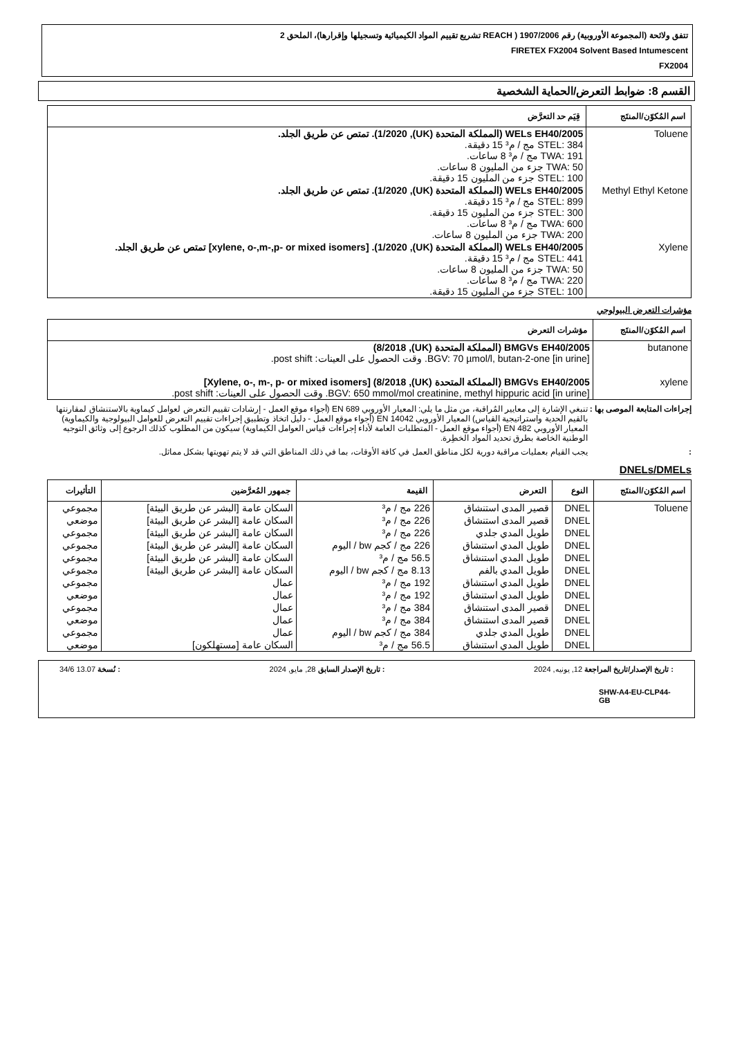تتفق ولائحة (المجموعة الأوروبية) رقم 1907/2006 ( REACH تشريع تقييم المواد الكيميائية وتسجيلها وإقرارها)، الملحق 2
FIRETEX FX2004 Solvent Based Intumescent
FX2004
القسم 8: ضوابط التعرض/الحماية الشخصية
| اسم المُكوّن/المنتَج | قِيَم حد التعرَّض |
| --- | --- |
| Toluene | WELs EH40/2005 (المملكة المتحدة (UK), 1/2020). تمتص عن طريق الجلد. STEL: 384 مج / م³ 15 دقيقة. TWA: 191 مج / م³ 8 ساعات. TWA: 50 جزء من المليون 8 ساعات. STEL: 100 جزء من المليون 15 دقيقة. |
| Methyl Ethyl Ketone | WELs EH40/2005 (المملكة المتحدة (UK), 1/2020). تمتص عن طريق الجلد. STEL: 899 مج / م³ 15 دقيقة. STEL: 300 جزء من المليون 15 دقيقة. TWA: 600 مج / م³ 8 ساعات. TWA: 200 جزء من المليون 8 ساعات. |
| Xylene | WELs EH40/2005 (المملكة المتحدة (UK), 1/2020). [xylene, o-,m-,p- or mixed isomers] تمتص عن طريق الجلد. STEL: 441 مج / م³ 15 دقيقة. TWA: 50 جزء من المليون 8 ساعات. TWA: 220 مج / م³ 8 ساعات. STEL: 100 جزء من المليون 15 دقيقة. |
مؤشرات التعرض البيولوجي
| اسم المُكوّن/المنتَج | مؤشرات التعرض |
| --- | --- |
| butanone | BMGVs EH40/2005 (المملكة المتحدة (UK), 8/2018) BGV: 70 µmol/l, butan-2-one [in urine]. وقت الحصول على العينات: post shift. |
| xylene | BMGVs EH40/2005 (المملكة المتحدة (UK), 8/2018) [Xylene, o-, m-, p- or mixed isomers] BGV: 650 mmol/mol creatinine, methyl hippuric acid [in urine]. وقت الحصول على العينات: post shift. |
إجراءات المتابعة الموصى بها :
تنبغي الإشارة إلى معايير المُراقبة، من مثل ما يلي: المعيار الأوروبي EN 689 (أجواء موقع العمل - إرشادات تقييم التعرض لعوامل كيماوية بالاستنشاق لمقارنتها بالقيم الحدية واستراتيجية القياس) المعيار الأوروبي EN 14042 (أجواء موقع العمل - دليل اتخاذ وتطبيق إجراءات تقييم التعرض للعوامل البيولوجية والكيماوية) المعيار الأوروبي EN 482 (أجواء موقع العمل - المتطلبات العامة لأداء إجراءات قياس العوامل الكيماوية) سيكون من المطلوب كذلك الرجوع إلى وثائق التوجيه الوطنية الخاصة بطرق تحديد المواد الخطِرة.
: يجب القيام بعمليات مراقبة دورية لكل مناطق العمل في كافة الأوقات، بما في ذلك المناطق التي قد لا يتم تهويتها بشكل مماثل.
DNELs/DMELs
| اسم المُكوّن/المنتَج | النوع | التعرض | القيمة | جمهور المُعرَّضين | التأثيرات |
| --- | --- | --- | --- | --- | --- |
| Toluene | DNEL | قصير المدى استنشاق | 226 مج / م³ | السكان عامة [البشر عن طريق البيئة] | مجموعي |
| | DNEL | قصير المدى استنشاق | 226 مج / م³ | السكان عامة [البشر عن طريق البيئة] | موضعي |
| | DNEL | طويل المدي جلدي | 226 مج / م³ | السكان عامة [البشر عن طريق البيئة] | مجموعي |
| | DNEL | طويل المدي استنشاق | 226 مج / كجم bw / اليوم | السكان عامة [البشر عن طريق البيئة] | مجموعي |
| | DNEL | طويل المدي استنشاق | 56.5 مج / م³ | السكان عامة [البشر عن طريق البيئة] | مجموعي |
| | DNEL | طويل المدي بالفم | 8.13 مج / كجم bw / اليوم | السكان عامة [البشر عن طريق البيئة] | مجموعي |
| | DNEL | طويل المدي استنشاق | 192 مج / م³ | عمال | مجموعي |
| | DNEL | طويل المدي استنشاق | 192 مج / م³ | عمال | موضعي |
| | DNEL | قصير المدى استنشاق | 384 مج / م³ | عمال | مجموعي |
| | DNEL | قصير المدى استنشاق | 384 مج / م³ | عمال | موضعي |
| | DNEL | طويل المدي جلدي | 384 مج / كجم bw / اليوم | عمال | مجموعي |
| | DNEL | طويل المدي استنشاق | 56.5 مج / م³ | السكان عامة [مستهلكون] | موضعي |
: تاريخ الإصدار/تاريخ المراجعة 12, يونيه, 2024: تاريخ الإصدار السابق 28, مايو, 2024: نُسخة 13.07 34/6
SHW-A4-EU-CLP44-GB